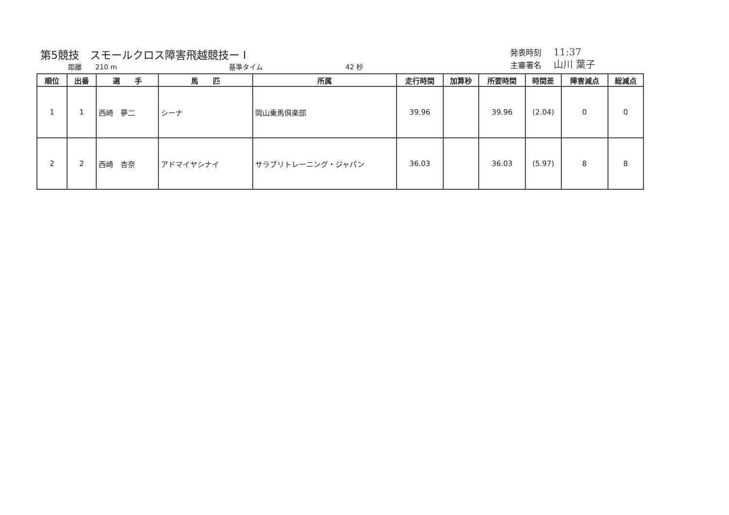第5競技　スモールクロス障害飛越競技ー I
距離　　210 m 基準タイム 42 秒
発表時刻 11:37
主審署名 山川 葉子
| 順位 | 出番 | 選 手 | 馬 匹 | 所属 | 走行時間 | 加算秒 | 所要時間 | 時間差 | 障害減点 | 総減点 |
| --- | --- | --- | --- | --- | --- | --- | --- | --- | --- | --- |
| 1 | 1 | 西崎 夢二 | シーナ | 岡山乗馬倶楽部 | 39.96 | | 39.96 | (2.04) | 0 | 0 |
| 2 | 2 | 西崎 杏奈 | アドマイヤシナイ | サラブリトレーニング・ジャパン | 36.03 | | 36.03 | (5.97) | 8 | 8 |